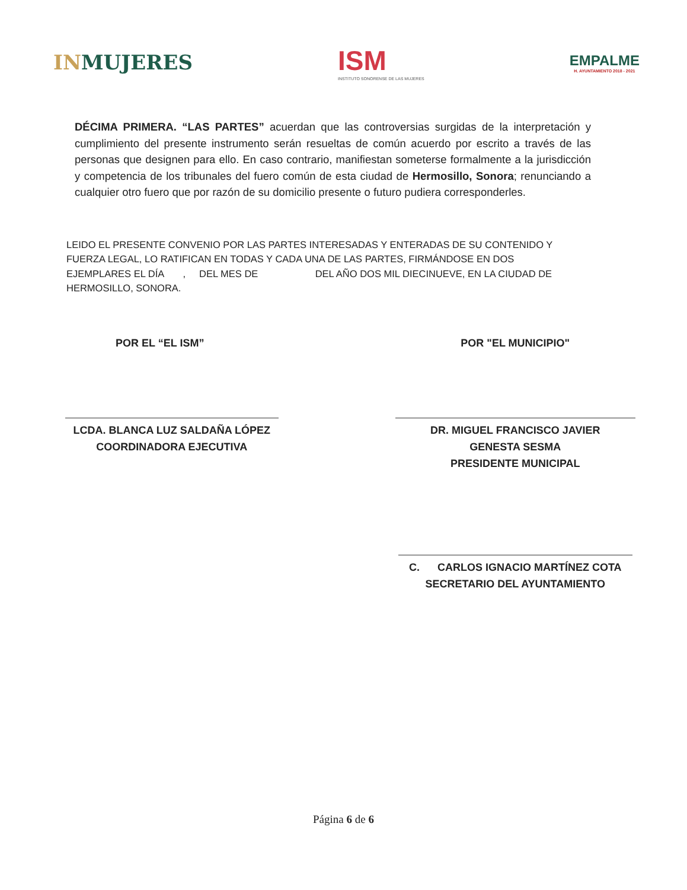INMUJERES
ISM
INSTITUTO SONORENSE DE LAS MUJERES
EMPALME
H. AYUNTAMIENTO 2018 - 2021
DÉCIMA PRIMERA. “LAS PARTES” acuerdan que las controversias surgidas de la interpretación y cumplimiento del presente instrumento serán resueltas de común acuerdo por escrito a través de las personas que designen para ello. En caso contrario, manifiestan someterse formalmente a la jurisdicción y competencia de los tribunales del fuero común de esta ciudad de Hermosillo, Sonora; renunciando a cualquier otro fuero que por razón de su domicilio presente o futuro pudiera corresponderles.
LEIDO EL PRESENTE CONVENIO POR LAS PARTES INTERESADAS Y ENTERADAS DE SU CONTENIDO Y FUERZA LEGAL, LO RATIFICAN EN TODAS Y CADA UNA DE LAS PARTES, FIRMÁNDOSE EN DOS EJEMPLARES EL DÍA , DEL MES DE DEL AÑO DOS MIL DIECINUEVE, EN LA CIUDAD DE HERMOSILLO, SONORA.
POR EL “EL ISM”
LCDA. BLANCA LUZ SALDAÑA LÓPEZ
COORDINADORA EJECUTIVA
POR "EL MUNICIPIO"
DR. MIGUEL FRANCISCO JAVIER
GENESTA SESMA
PRESIDENTE MUNICIPAL
C. CARLOS IGNACIO MARTÍNEZ COTA
SECRETARIO DEL AYUNTAMIENTO
Página 6 de 6